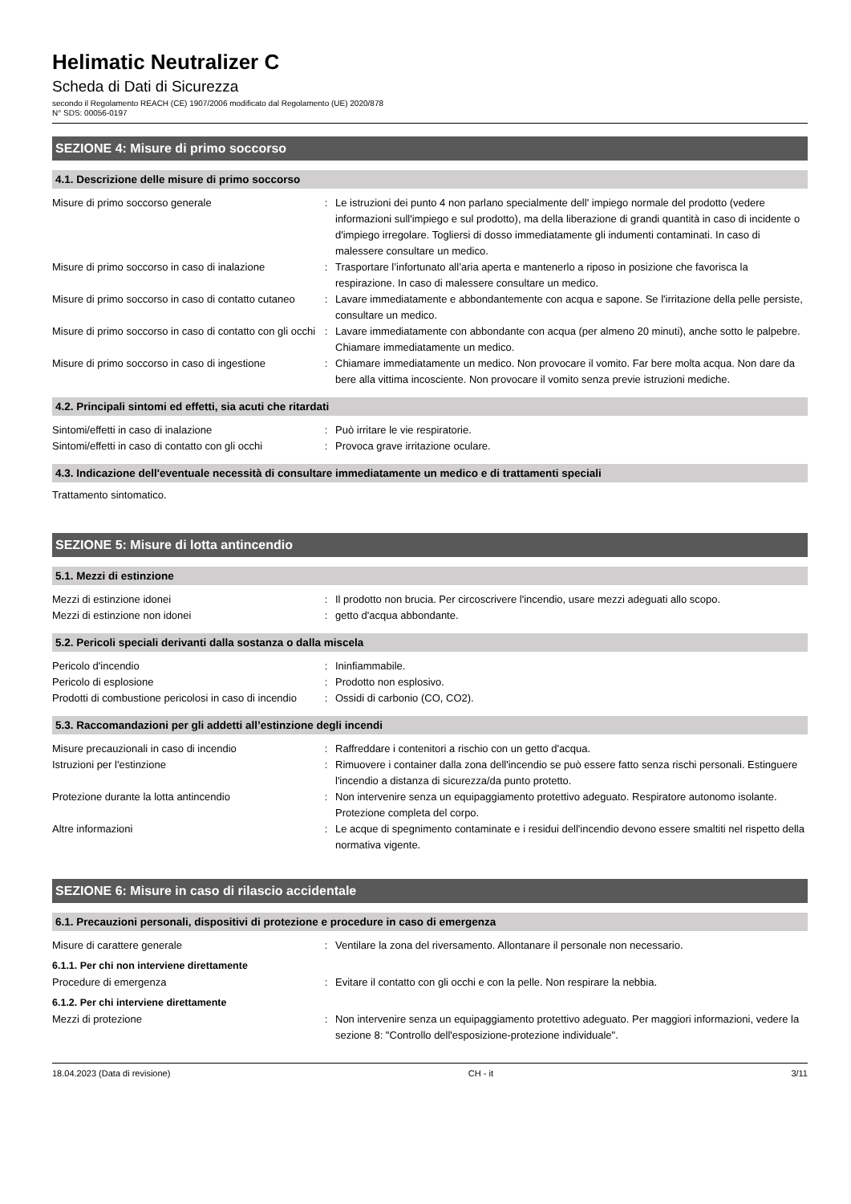Helimatic Neutralizer C
Scheda di Dati di Sicurezza
secondo il Regolamento REACH (CE) 1907/2006 modificato dal Regolamento (UE) 2020/878
N° SDS: 00056-0197
SEZIONE 4: Misure di primo soccorso
4.1. Descrizione delle misure di primo soccorso
| Misure di primo soccorso generale | : | Le istruzioni dei punto 4 non parlano specialmente dell' impiego normale del prodotto (vedere informazioni sull'impiego e sul prodotto), ma della liberazione di grandi quantità in caso di incidente o d'impiego irregolare. Togliersi di dosso immediatamente gli indumenti contaminati. In caso di malessere consultare un medico. |
| Misure di primo soccorso in caso di inalazione | : | Trasportare l’infortunato all’aria aperta e mantenerlo a riposo in posizione che favorisca la respirazione. In caso di malessere consultare un medico. |
| Misure di primo soccorso in caso di contatto cutaneo | : | Lavare immediatamente e abbondantemente con acqua e sapone. Se l'irritazione della pelle persiste, consultare un medico. |
| Misure di primo soccorso in caso di contatto con gli occhi | : | Lavare immediatamente con abbondante con acqua (per almeno 20 minuti), anche sotto le palpebre. Chiamare immediatamente un medico. |
| Misure di primo soccorso in caso di ingestione | : | Chiamare immediatamente un medico. Non provocare il vomito. Far bere molta acqua. Non dare da bere alla vittima incosciente. Non provocare il vomito senza previe istruzioni mediche. |
4.2. Principali sintomi ed effetti, sia acuti che ritardati
| Sintomi/effetti in caso di inalazione | : | Può irritare le vie respiratorie. |
| Sintomi/effetti in caso di contatto con gli occhi | : | Provoca grave irritazione oculare. |
4.3. Indicazione dell'eventuale necessità di consultare immediatamente un medico e di trattamenti speciali
Trattamento sintomatico.
SEZIONE 5: Misure di lotta antincendio
5.1. Mezzi di estinzione
| Mezzi di estinzione idonei | : | Il prodotto non brucia. Per circoscrivere l'incendio, usare mezzi adeguati allo scopo. |
| Mezzi di estinzione non idonei | : | getto d'acqua abbondante. |
5.2. Pericoli speciali derivanti dalla sostanza o dalla miscela
| Pericolo d'incendio | : | Ininfiammabile. |
| Pericolo di esplosione | : | Prodotto non esplosivo. |
| Prodotti di combustione pericolosi in caso di incendio | : | Ossidi di carbonio (CO, CO2). |
5.3. Raccomandazioni per gli addetti all’estinzione degli incendi
| Misure precauzionali in caso di incendio | : | Raffreddare i contenitori a rischio con un getto d'acqua. |
| Istruzioni per l'estinzione | : | Rimuovere i container dalla zona dell'incendio se può essere fatto senza rischi personali. Estinguere l'incendio a distanza di sicurezza/da punto protetto. |
| Protezione durante la lotta antincendio | : | Non intervenire senza un equipaggiamento protettivo adeguato. Respiratore autonomo isolante. Protezione completa del corpo. |
| Altre informazioni | : | Le acque di spegnimento contaminate e i residui dell'incendio devono essere smaltiti nel rispetto della normativa vigente. |
SEZIONE 6: Misure in caso di rilascio accidentale
6.1. Precauzioni personali, dispositivi di protezione e procedure in caso di emergenza
| Misure di carattere generale | : | Ventilare la zona del riversamento. Allontanare il personale non necessario. |
6.1.1. Per chi non interviene direttamente
| Procedure di emergenza | : | Evitare il contatto con gli occhi e con la pelle. Non respirare la nebbia. |
6.1.2. Per chi interviene direttamente
| Mezzi di protezione | : | Non intervenire senza un equipaggiamento protettivo adeguato. Per maggiori informazioni, vedere la sezione 8: "Controllo dell'esposizione-protezione individuale". |
18.04.2023 (Data di revisione) CH - it 3/11